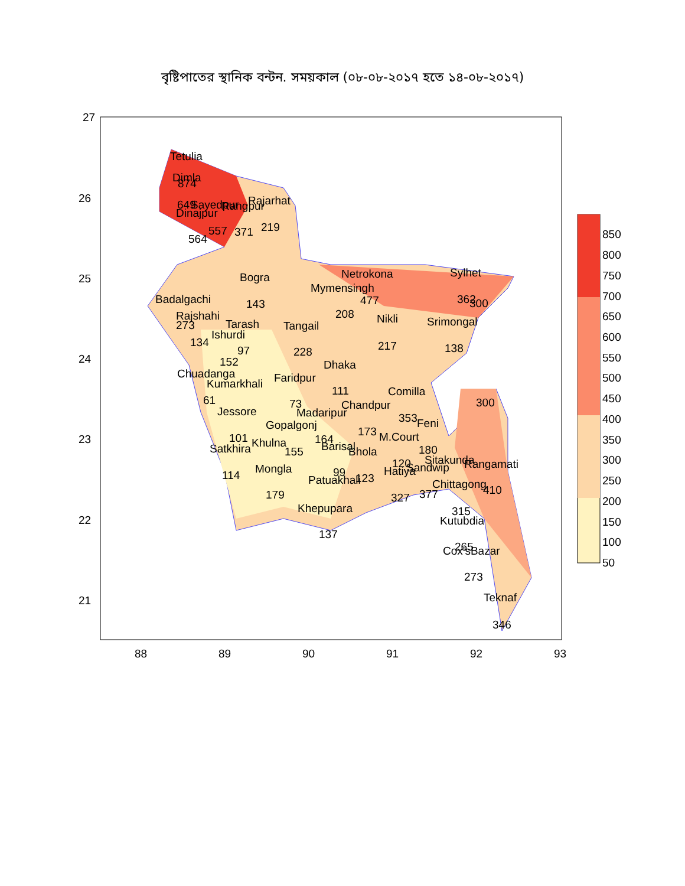বৃষ্টিপাতের স্থানিক বন্টন. সময়কাল (০৮-০৮-২০১৭ হতে ১৪-০৮-২০১৭)
27
26
25
24
23
22
21
88
89
90
91
92
93
Tetulia
Dimla
874
649
Sayedpur
Rangpur
Rajarhat
Dinajpur
557
371
219
564
Bogra
143
Badalgachi
Rajshahi
273
Tarash
Ishurdi
134
97
152
Chuadanga
Kumarkhali
61
Jessore
101
Satkhira
114
Khulna
155
Mongla
179
Tangail
228
Mymensingh
208
Netrokona
477
Nikli
217
Sylhet
362
Srimongal
138
Dhaka
111
Faridpur
73
Comilla
353
Chandpur
Madaripur
Gopalgonj
164
173
Feni
M.Court
180
Barisal
Bhola
120
Sitakunda
Rangamati
Hatiya
Sandwip
99
Patuakhali
123
Chittagong
410
327
377
315
Kutubdia
Khepupara
137
265
Cox'sBazar
273
Teknaf
346
300
300
850
800
750
700
650
600
550
500
450
400
350
300
250
200
150
100
50